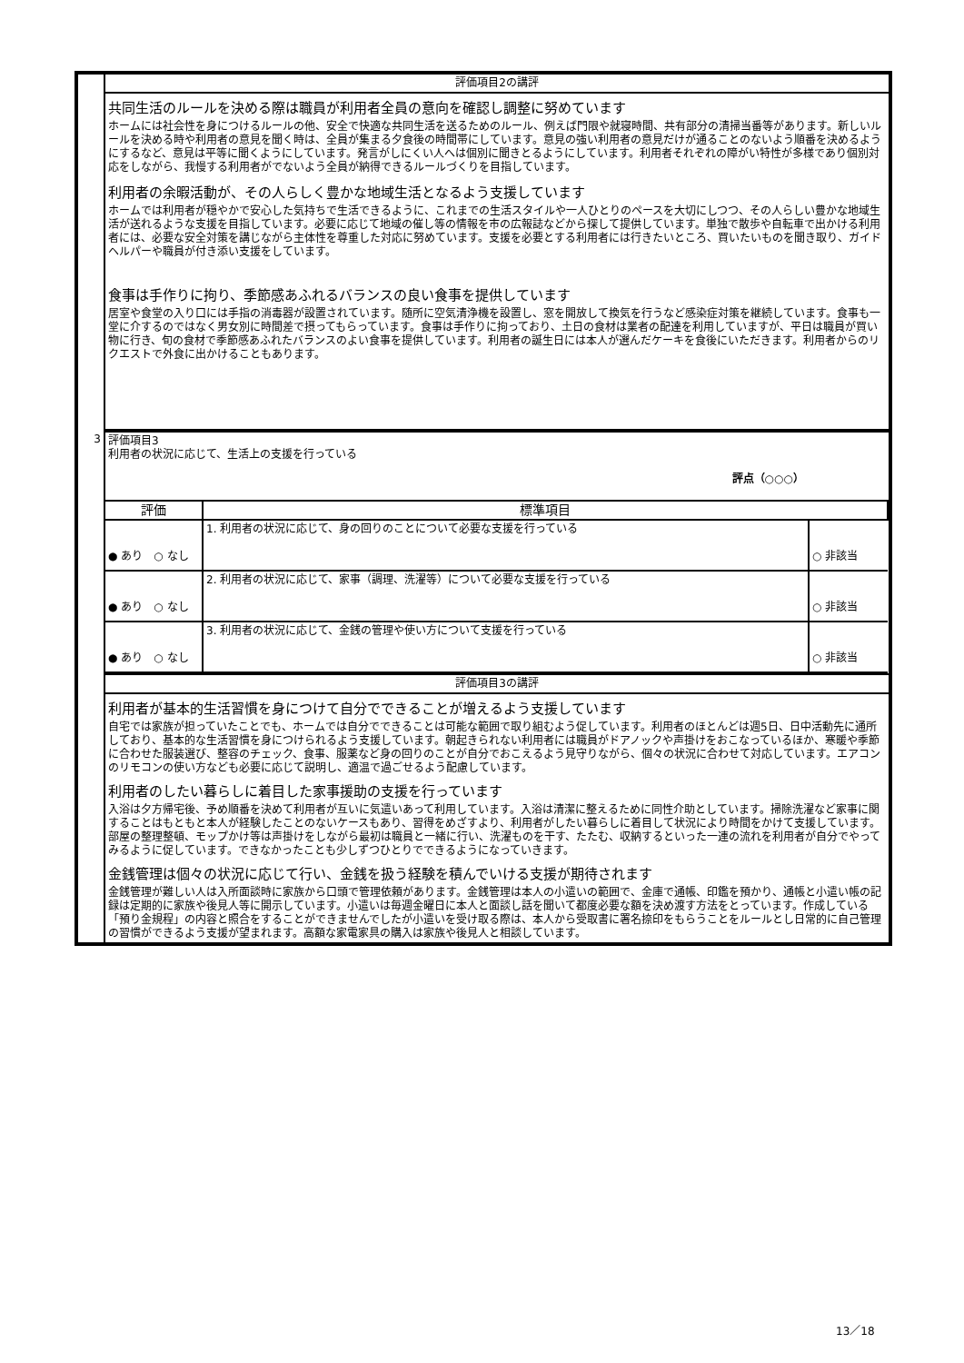| | 評価項目2の講評 |
| | 共同生活のルールを決める際は職員が利用者全員の意向を確認し調整に努めています ホームには社会性を身につけるルールの他、安全で快適な共同生活を送るためのルール、例えば門限や就寝時間、共有部分の清掃当番等があります。新しいルールを決める時や利用者の意見を聞く時は、全員が集まる夕食後の時間帯にしています。意見の強い利用者の意見だけが通ることのないよう順番を決めるようにするなど、意見は平等に聞くようにしています。発言がしにくい人へは個別に聞きとるようにしています。利用者それぞれの障がい特性が多様であり個別対応をしながら、我慢する利用者がでないよう全員が納得できるルールづくりを目指しています。 利用者の余暇活動が、その人らしく豊かな地域生活となるよう支援しています ホームでは利用者が穏やかで安心した気持ちで生活できるように、これまでの生活スタイルや一人ひとりのペースを大切にしつつ、その人らしい豊かな地域生活が送れるような支援を目指しています。必要に応じて地域の催し等の情報を市の広報誌などから探して提供しています。単独で散歩や自転車で出かける利用者には、必要な安全対策を講じながら主体性を尊重した対応に努めています。支援を必要とする利用者には行きたいところ、買いたいものを聞き取り、ガイドヘルパーや職員が付き添い支援をしています。 食事は手作りに拘り、季節感あふれるバランスの良い食事を提供しています 居室や食堂の入り口には手指の消毒器が設置されています。随所に空気清浄機を設置し、窓を開放して換気を行うなど感染症対策を継続しています。食事も一堂に介するのではなく男女別に時間差で摂ってもらっています。食事は手作りに拘っており、土日の食材は業者の配達を利用していますが、平日は職員が買い物に行き、旬の食材で季節感あふれたバランスのよい食事を提供しています。利用者の誕生日には本人が選んだケーキを食後にいただきます。利用者からのリクエストで外食に出かけることもあります。 |
| 3 | 評価項目3 利用者の状況に応じて、生活上の支援を行っている 評点（○○○） |
| | / 評価 / 標準項目 / / / ● あり ○ なし / 1. 利用者の状況に応じて、身の回りのことについて必要な支援を行っている / ○ 非該当 / / ● あり ○ なし / 2. 利用者の状況に応じて、家事（調理、洗濯等）について必要な支援を行っている / ○ 非該当 / / ● あり ○ なし / 3. 利用者の状況に応じて、金銭の管理や使い方について支援を行っている / ○ 非該当 / |
| | 評価項目3の講評 |
| | 利用者が基本的生活習慣を身につけて自分でできることが増えるよう支援しています 自宅では家族が担っていたことでも、ホームでは自分でできることは可能な範囲で取り組むよう促しています。利用者のほとんどは週5日、日中活動先に通所しており、基本的な生活習慣を身につけられるよう支援しています。朝起きられない利用者には職員がドアノックや声掛けをおこなっているほか、寒暖や季節に合わせた服装選び、整容のチェック、食事、服薬など身の回りのことが自分でおこえるよう見守りながら、個々の状況に合わせて対応しています。エアコンのリモコンの使い方なども必要に応じて説明し、適温で過ごせるよう配慮しています。 利用者のしたい暮らしに着目した家事援助の支援を行っています 入浴は夕方帰宅後、予め順番を決めて利用者が互いに気遣いあって利用しています。入浴は清潔に整えるために同性介助としています。掃除洗濯など家事に関することはもともと本人が経験したことのないケースもあり、習得をめざすより、利用者がしたい暮らしに着目して状況により時間をかけて支援しています。部屋の整理整頓、モップかけ等は声掛けをしながら最初は職員と一緒に行い、洗濯ものを干す、たたむ、収納するといった一連の流れを利用者が自分でやってみるように促しています。できなかったことも少しずつひとりでできるようになっていきます。 金銭管理は個々の状況に応じて行い、金銭を扱う経験を積んでいける支援が期待されます 金銭管理が難しい人は入所面談時に家族から口頭で管理依頼があります。金銭管理は本人の小遣いの範囲で、金庫で通帳、印鑑を預かり、通帳と小遣い帳の記録は定期的に家族や後見人等に開示しています。小遣いは毎週金曜日に本人と面談し話を聞いて都度必要な額を決め渡す方法をとっています。作成している「預り金規程」の内容と照合をすることができませんでしたが小遣いを受け取る際は、本人から受取書に署名捺印をもらうことをルールとし日常的に自己管理の習慣ができるよう支援が望まれます。高額な家電家具の購入は家族や後見人と相談しています。 |
13／18